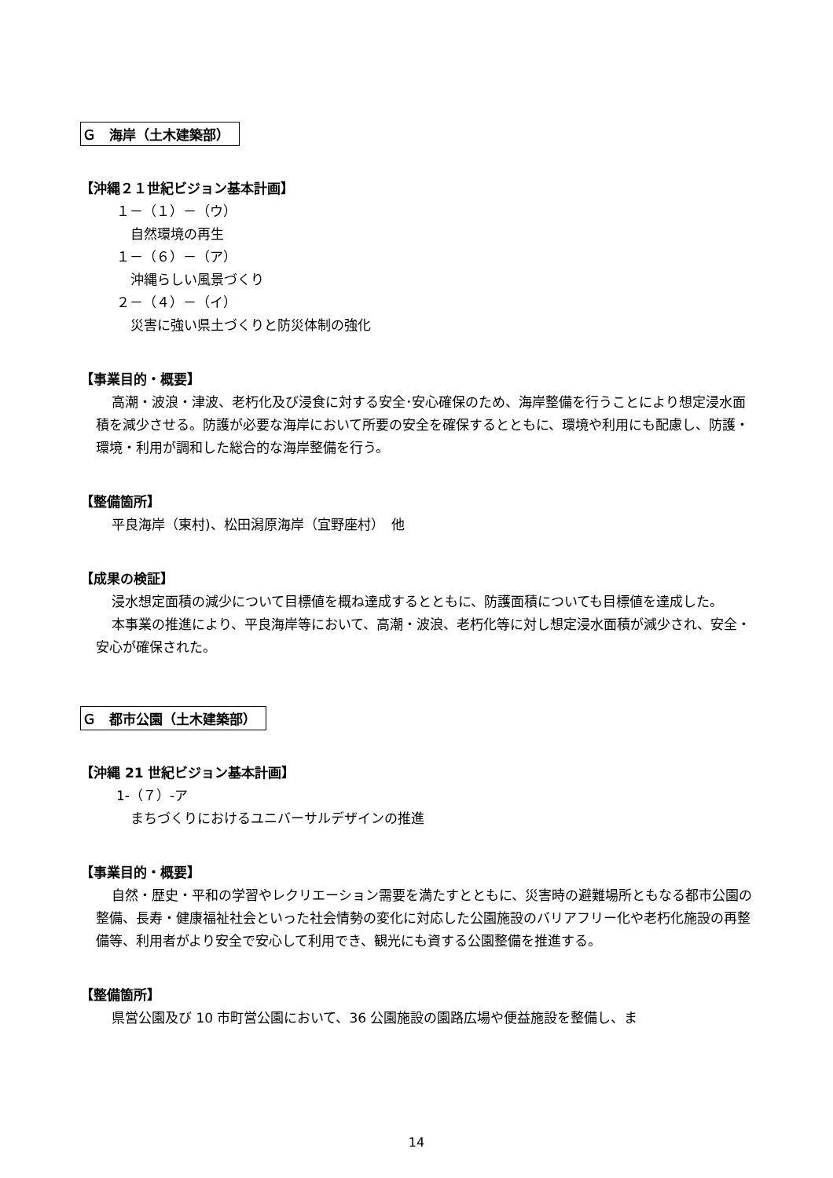Ｇ　海岸（土木建築部）
【沖縄２１世紀ビジョン基本計画】
１－（１）－（ウ）
自然環境の再生
１－（６）－（ア）
沖縄らしい風景づくり
２－（４）－（イ）
災害に強い県土づくりと防災体制の強化
【事業目的・概要】
高潮・波浪・津波、老朽化及び浸食に対する安全･安心確保のため、海岸整備を行うことにより想定浸水面積を減少させる。防護が必要な海岸において所要の安全を確保するとともに、環境や利用にも配慮し、防護・環境・利用が調和した総合的な海岸整備を行う。
【整備箇所】
平良海岸（東村)、松田潟原海岸（宜野座村）　他
【成果の検証】
浸水想定面積の減少について目標値を概ね達成するとともに、防護面積についても目標値を達成した。
本事業の推進により、平良海岸等において、高潮・波浪、老朽化等に対し想定浸水面積が減少され、安全・安心が確保された。
Ｇ　都市公園（土木建築部）
【沖縄 21 世紀ビジョン基本計画】
1-（７）-ア
まちづくりにおけるユニバーサルデザインの推進
【事業目的・概要】
自然・歴史・平和の学習やレクリエーション需要を満たすとともに、災害時の避難場所ともなる都市公園の整備、長寿・健康福祉社会といった社会情勢の変化に対応した公園施設のバリアフリー化や老朽化施設の再整備等、利用者がより安全で安心して利用でき、観光にも資する公園整備を推進する。
【整備箇所】
県営公園及び 10 市町営公園において、36 公園施設の園路広場や便益施設を整備し、ま
14